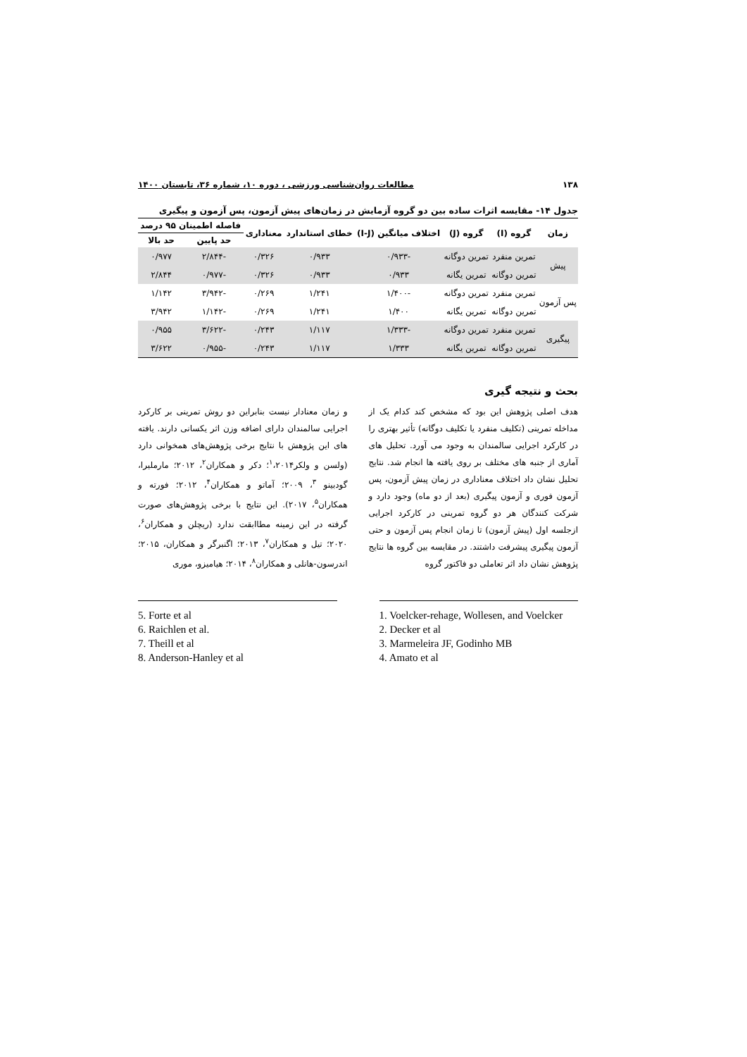۱۳۸ مطالعات روان‌شناسی ورزشی ، دوره ۱۰، شماره ۳۶، تابستان ۱۴۰۰
جدول ۱۴- مقایسه اثرات ساده بین دو گروه آزمایش در زمان‌های پیش آزمون، پس آزمون و پیگیری
| زمان | گروه (I) | گروه (J) | اختلاف میانگین (I-J) | خطای استاندارد | معناداری | فاصله اطمینان ۹۵ درصد | |
| --- | --- | --- | --- | --- | --- | --- | --- |
| | | | | | | حد پایین | حد بالا |
| پیش | تمرین منفرد | تمرین دوگانه | -۰/۹۳۳ | ۰/۹۳۳ | ۰/۳۲۶ | -۲/۸۴۴ | ۰/۹۷۷ |
| | تمرین دوگانه | تمرین یگانه | ۰/۹۳۳ | ۰/۹۳۳ | ۰/۳۲۶ | -۰/۹۷۷ | ۲/۸۴۴ |
| پس آزمون | تمرین منفرد | تمرین دوگانه | -۱/۴۰۰ | ۱/۲۴۱ | ۰/۲۶۹ | -۳/۹۴۲ | ۱/۱۴۲ |
| | تمرین دوگانه | تمرین یگانه | ۱/۴۰۰ | ۱/۲۴۱ | ۰/۲۶۹ | -۱/۱۴۲ | ۳/۹۴۲ |
| پیگیری | تمرین منفرد | تمرین دوگانه | -۱/۳۳۳ | ۱/۱۱۷ | ۰/۲۴۳ | -۳/۶۲۲ | ۰/۹۵۵ |
| | تمرین دوگانه | تمرین یگانه | ۱/۳۳۳ | ۱/۱۱۷ | ۰/۲۴۳ | -۰/۹۵۵ | ۳/۶۲۲ |
بحث و نتیجه گیری
هدف اصلی پژوهش این بود که مشخص کند کدام یک از مداخله تمرینی (تکلیف منفرد یا تکلیف دوگانه) تأثیر بهتری را در کارکرد اجرایی سالمندان به وجود می آورد. تحلیل های آماری از جنبه های مختلف بر روی یافته ها انجام شد. نتایج تحلیل نشان داد اختلاف معناداری در زمان پیش آزمون، پس آزمون فوری و آزمون پیگیری (بعد از دو ماه) وجود دارد و شرکت کنندگان هر دو گروه تمرینی در کارکرد اجرایی ازجلسه اول (پیش آزمون) تا زمان انجام پس آزمون و حتی آزمون پیگیری پیشرفت داشتند. در مقایسه بین گروه ها نتایج پژوهش نشان داد اثر تعاملی دو فاکتور گروه
و زمان معنادار نیست بنابراین دو روش تمرینی بر کارکرد اجرایی سالمندان دارای اضافه وزن اثر یکسانی دارند. یافته های این پژوهش با نتایج برخی پژوهش‌های همخوانی دارد (ولسن و ولکر<sup>۱</sup>،۲۰۱۴؛ دکر و همکاران<sup>۲</sup>، ۲۰۱۲؛ مارملیرا، گودبینو <sup>۳</sup>، ۲۰۰۹؛ آماتو و همکاران<sup>۴</sup>، ۲۰۱۲؛ فورته و همکاران<sup>۵</sup>، ۲۰۱۷). این نتایج با برخی پژوهش‌های صورت گرفته در این زمینه مطاابقت ندارد (ریچلن و همکاران<sup>۶</sup>، ۲۰۲۰؛ تیل و همکاران<sup>۷</sup>، ۲۰۱۳؛ اگنبرگر و همکاران، ۲۰۱۵؛ اندرسون-هانلی و همکاران<sup>۸</sup>، ۲۰۱۴؛ هیامیزو، موری
5. Forte et al
6. Raichlen et al.
7. Theill et al
8. Anderson-Hanley et al
1. Voelcker-rehage, Wollesen, and Voelcker
2. Decker et al
3. Marmeleira JF, Godinho MB
4. Amato et al